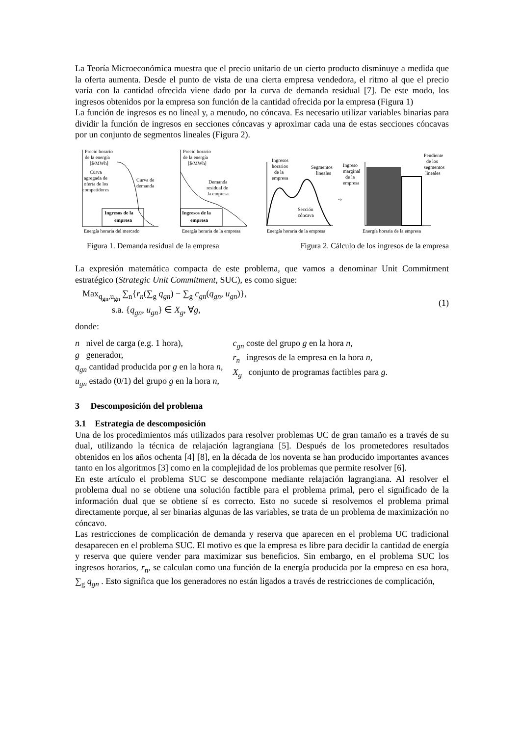La Teoría Microeconómica muestra que el precio unitario de un cierto producto disminuye a medida que la oferta aumenta. Desde el punto de vista de una cierta empresa vendedora, el ritmo al que el precio varía con la cantidad ofrecida viene dado por la curva de demanda residual [7]. De este modo, los ingresos obtenidos por la empresa son función de la cantidad ofrecida por la empresa (Figura 1)
La función de ingresos es no lineal y, a menudo, no cóncava. Es necesario utilizar variables binarias para dividir la función de ingresos en secciones cóncavas y aproximar cada una de estas secciones cóncavas por un conjunto de segmentos lineales (Figura 2).
Precio horario
de la energía
[$/MWh]
Curva
agregada de
oferta de los
competidores
Curva de
demanda
Ingresos de la
empresa
Energía horaria del mercado
Precio horario
de la energía
[$/MWh]
Demanda
residual de
la empresa
Ingresos de la
empresa
Energía horaria de la empresa
Ingresos
horarios
de la
empresa
Segmentos
lineales
Sección
cóncava
Energía horaria de la empresa
⇨
Ingreso
marginal
de la
empresa
Pendiente
de los
segmentos
lineales
Energía horaria de la empresa
Figura 1. Demanda residual de la empresa Figura 2. Cálculo de los ingresos de la empresa
La expresión matemática compacta de este problema, que vamos a denominar Unit Commitment estratégico (Strategic Unit Commitment, SUC), es como sigue:
Max<sub>q<sub>gn</sub>,u<sub>gn</sub></sub> ∑<sub>n</sub>{r<sub>n</sub>(∑<sub>g</sub> q<sub>gn</sub>) − ∑<sub>g</sub> c<sub>gn</sub>(q<sub>gn</sub>, u<sub>gn</sub>)},
s.a. {q<sub>gn</sub>, u<sub>gn</sub>} ∈ X<sub>g</sub>, ∀g,
(1)
donde:
n nivel de carga (e.g. 1 hora),
g generador,
q<sub>gn</sub> cantidad producida por g en la hora n,
u<sub>gn</sub> estado (0/1) del grupo g en la hora n,
c<sub>gn</sub> coste del grupo g en la hora n,
r<sub>n</sub> ingresos de la empresa en la hora n,
X<sub>g</sub> conjunto de programas factibles para g.
3 Descomposición del problema
3.1 Estrategia de descomposición
Una de los procedimientos más utilizados para resolver problemas UC de gran tamaño es a través de su dual, utilizando la técnica de relajación lagrangiana [5]. Después de los prometedores resultados obtenidos en los años ochenta [4] [8], en la década de los noventa se han producido importantes avances tanto en los algoritmos [3] como en la complejidad de los problemas que permite resolver [6].
En este artículo el problema SUC se descompone mediante relajación lagrangiana. Al resolver el problema dual no se obtiene una solución factible para el problema primal, pero el significado de la información dual que se obtiene sí es correcto. Esto no sucede si resolvemos el problema primal directamente porque, al ser binarias algunas de las variables, se trata de un problema de maximización no cóncavo.
Las restricciones de complicación de demanda y reserva que aparecen en el problema UC tradicional desaparecen en el problema SUC. El motivo es que la empresa es libre para decidir la cantidad de energía y reserva que quiere vender para maximizar sus beneficios. Sin embargo, en el problema SUC los ingresos horarios, r<sub>n</sub>, se calculan como una función de la energía producida por la empresa en esa hora, ∑<sub>g</sub> q<sub>gn</sub> . Esto significa que los generadores no están ligados a través de restricciones de complicación,